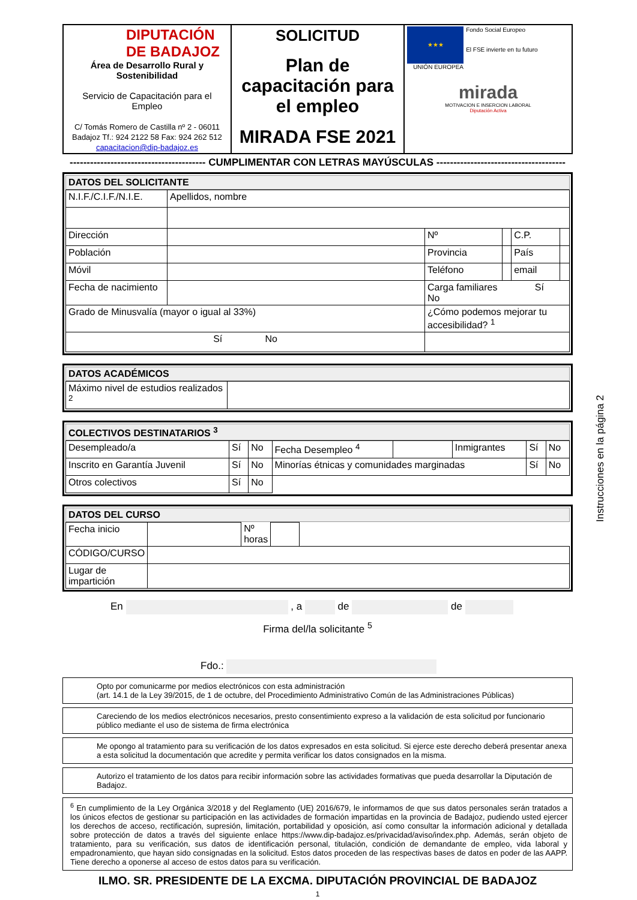| DIPUTACIÓN DE BADAJOZ Área de Desarrollo Rural y Sostenibilidad Servicio de Capacitación para el Empleo C/ Tomás Romero de Castilla nº 2 - 06011 Badajoz Tf.: 924 2122 58 Fax: 924 262 512 capacitacion@dip-badajoz.es | SOLICITUD Plan de capacitación para el empleo MIRADA FSE 2021 | ★★★ Fondo Social Europeo El FSE invierte en tu futuro UNIÓN EUROPEA mirada MOTIVACION E INSERCION LABORAL Diputación Activa |
---------------------------------------- CUMPLIMENTAR CON LETRAS MAYÚSCULAS --------------------------------------
DATOS DEL SOLICITANTE
| N.I.F./C.I.F./N.I.E. | Apellidos, nombre | | | | |
| Dirección | | Nº | | C.P. | |
| Población | | Provincia | | País | |
| Móvil | | Teléfono | | email | |
| Fecha de nacimiento | | Carga familiares Sí No | | | |
| Grado de Minusvalía (mayor o igual al 33%) | | ¿Cómo podemos mejorar tu accesibilidad? <sup>1</sup> | | | |
| Sí No | | | | | |
DATOS ACADÉMICOS
| Máximo nivel de estudios realizados <sup>2</sup> | |
COLECTIVOS DESTINATARIOS <sup>3</sup>
| Desempleado/a | Sí | No | Fecha Desempleo <sup>4</sup> | | Inmigrantes | Sí | No |
| Inscrito en Garantía Juvenil | Sí | No | Minorías étnicas y comunidades marginadas | | | Sí | No |
| Otros colectivos | Sí | No | | | | | |
DATOS DEL CURSO
| Fecha inicio | | Nº horas | | |
| CÓDIGO/CURSO | | | | |
| Lugar de impartición | | | | |
En , a de de
Firma del/la solicitante <sup>5</sup>
Fdo.:
Opto por comunicarme por medios electrónicos con esta administración
(art. 14.1 de la Ley 39/2015, de 1 de octubre, del Procedimiento Administrativo Común de las Administraciones Públicas)
Careciendo de los medios electrónicos necesarios, presto consentimiento expreso a la validación de esta solicitud por funcionario público mediante el uso de sistema de firma electrónica
Me opongo al tratamiento para su verificación de los datos expresados en esta solicitud. Si ejerce este derecho deberá presentar anexa a esta solicitud la documentación que acredite y permita verificar los datos consignados en la misma.
Autorizo el tratamiento de los datos para recibir información sobre las actividades formativas que pueda desarrollar la Diputación de Badajoz.
<sup>6</sup> En cumplimiento de la Ley Orgánica 3/2018 y del Reglamento (UE) 2016/679, le informamos de que sus datos personales serán tratados a los únicos efectos de gestionar su participación en las actividades de formación impartidas en la provincia de Badajoz, pudiendo usted ejercer los derechos de acceso, rectificación, supresión, limitación, portabilidad y oposición, así como consultar la información adicional y detallada sobre protección de datos a través del siguiente enlace https://www.dip-badajoz.es/privacidad/aviso/index.php. Además, serán objeto de tratamiento, para su verificación, sus datos de identificación personal, titulación, condición de demandante de empleo, vida laboral y empadronamiento, que hayan sido consignadas en la solicitud. Estos datos proceden de las respectivas bases de datos en poder de las AAPP. Tiene derecho a oponerse al acceso de estos datos para su verificación.
ILMO. SR. PRESIDENTE DE LA EXCMA. DIPUTACIÓN PROVINCIAL DE BADAJOZ
1
Instrucciones en la página 2